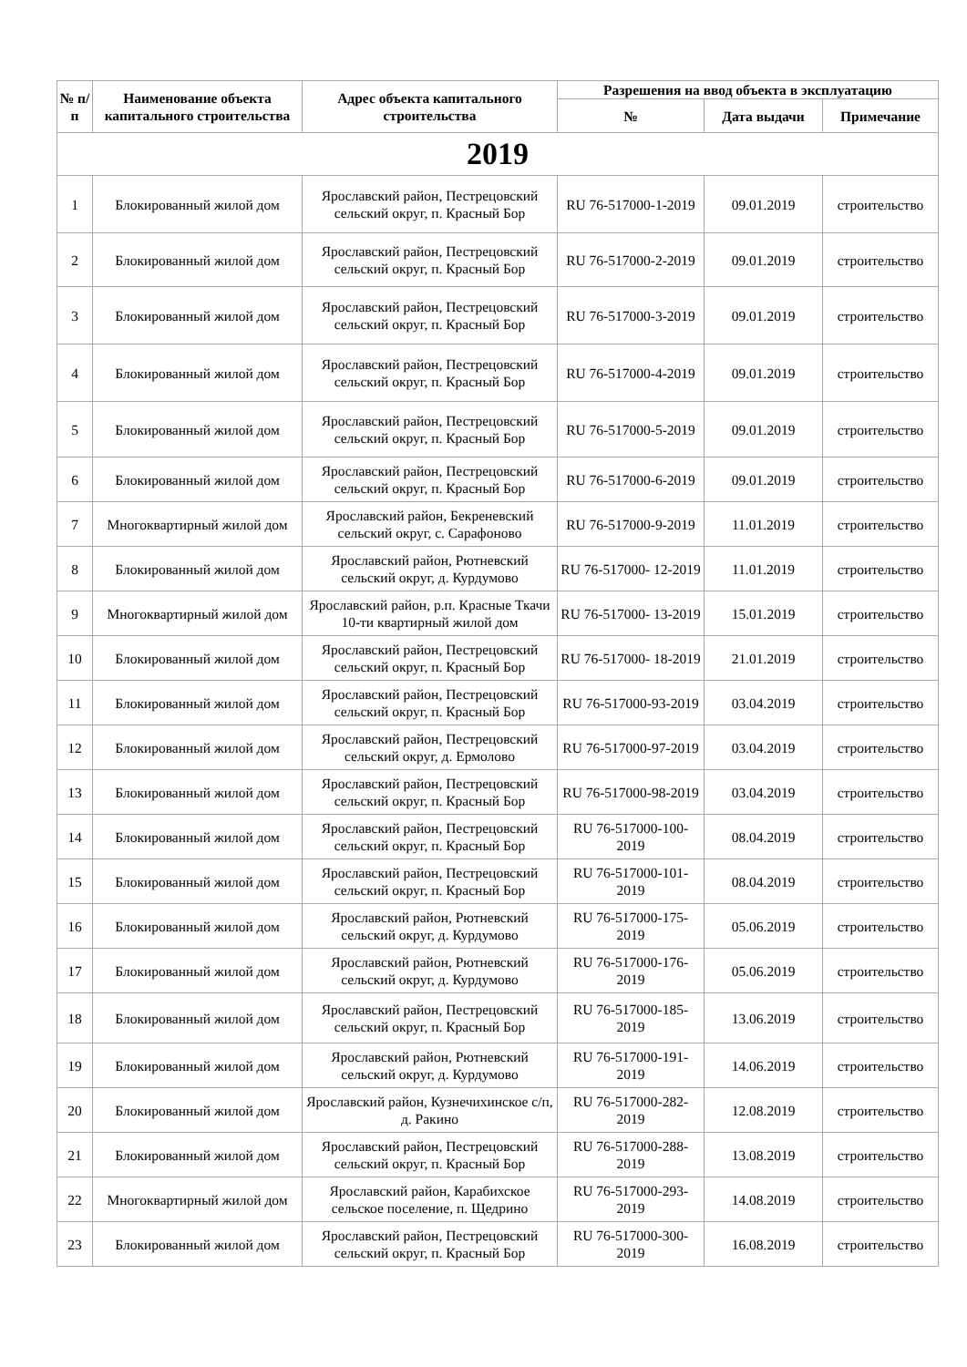| № п/п | Наименование объекта капитального строительства | Адрес объекта капитального строительства | Разрешения на ввод объекта в эксплуатацию | | |
| --- | --- | --- | --- | --- | --- |
| | | | № | Дата выдачи | Примечание |
| 2019 | | | | | |
| 1 | Блокированный жилой дом | Ярославский район, Пестрецовский сельский округ, п. Красный Бор | RU 76-517000-1-2019 | 09.01.2019 | строительство |
| 2 | Блокированный жилой дом | Ярославский район, Пестрецовский сельский округ, п. Красный Бор | RU 76-517000-2-2019 | 09.01.2019 | строительство |
| 3 | Блокированный жилой дом | Ярославский район, Пестрецовский сельский округ, п. Красный Бор | RU 76-517000-3-2019 | 09.01.2019 | строительство |
| 4 | Блокированный жилой дом | Ярославский район, Пестрецовский сельский округ, п. Красный Бор | RU 76-517000-4-2019 | 09.01.2019 | строительство |
| 5 | Блокированный жилой дом | Ярославский район, Пестрецовский сельский округ, п. Красный Бор | RU 76-517000-5-2019 | 09.01.2019 | строительство |
| 6 | Блокированный жилой дом | Ярославский район, Пестрецовский сельский округ, п. Красный Бор | RU 76-517000-6-2019 | 09.01.2019 | строительство |
| 7 | Многоквартирный жилой дом | Ярославский район, Бекреневский сельский округ, с. Сарафоново | RU 76-517000-9-2019 | 11.01.2019 | строительство |
| 8 | Блокированный жилой дом | Ярославский район, Рютневский сельский округ, д. Курдумово | RU 76-517000- 12-2019 | 11.01.2019 | строительство |
| 9 | Многоквартирный жилой дом | Ярославский район, р.п. Красные Ткачи 10-ти квартирный жилой дом | RU 76-517000- 13-2019 | 15.01.2019 | строительство |
| 10 | Блокированный жилой дом | Ярославский район, Пестрецовский сельский округ, п. Красный Бор | RU 76-517000- 18-2019 | 21.01.2019 | строительство |
| 11 | Блокированный жилой дом | Ярославский район, Пестрецовский сельский округ, п. Красный Бор | RU 76-517000-93-2019 | 03.04.2019 | строительство |
| 12 | Блокированный жилой дом | Ярославский район, Пестрецовский сельский округ, д. Ермолово | RU 76-517000-97-2019 | 03.04.2019 | строительство |
| 13 | Блокированный жилой дом | Ярославский район, Пестрецовский сельский округ, п. Красный Бор | RU 76-517000-98-2019 | 03.04.2019 | строительство |
| 14 | Блокированный жилой дом | Ярославский район, Пестрецовский сельский округ, п. Красный Бор | RU 76-517000-100-2019 | 08.04.2019 | строительство |
| 15 | Блокированный жилой дом | Ярославский район, Пестрецовский сельский округ, п. Красный Бор | RU 76-517000-101-2019 | 08.04.2019 | строительство |
| 16 | Блокированный жилой дом | Ярославский район, Рютневский сельский округ, д. Курдумово | RU 76-517000-175-2019 | 05.06.2019 | строительство |
| 17 | Блокированный жилой дом | Ярославский район, Рютневский сельский округ, д. Курдумово | RU 76-517000-176-2019 | 05.06.2019 | строительство |
| 18 | Блокированный жилой дом | Ярославский район, Пестрецовский сельский округ, п. Красный Бор | RU 76-517000-185-2019 | 13.06.2019 | строительство |
| 19 | Блокированный жилой дом | Ярославский район, Рютневский сельский округ, д. Курдумово | RU 76-517000-191-2019 | 14.06.2019 | строительство |
| 20 | Блокированный жилой дом | Ярославский район, Кузнечихинское с/п, д. Ракино | RU 76-517000-282-2019 | 12.08.2019 | строительство |
| 21 | Блокированный жилой дом | Ярославский район, Пестрецовский сельский округ, п. Красный Бор | RU 76-517000-288-2019 | 13.08.2019 | строительство |
| 22 | Многоквартирный жилой дом | Ярославский район, Карабихское сельское поселение, п. Щедрино | RU 76-517000-293-2019 | 14.08.2019 | строительство |
| 23 | Блокированный жилой дом | Ярославский район, Пестрецовский сельский округ, п. Красный Бор | RU 76-517000-300-2019 | 16.08.2019 | строительство |